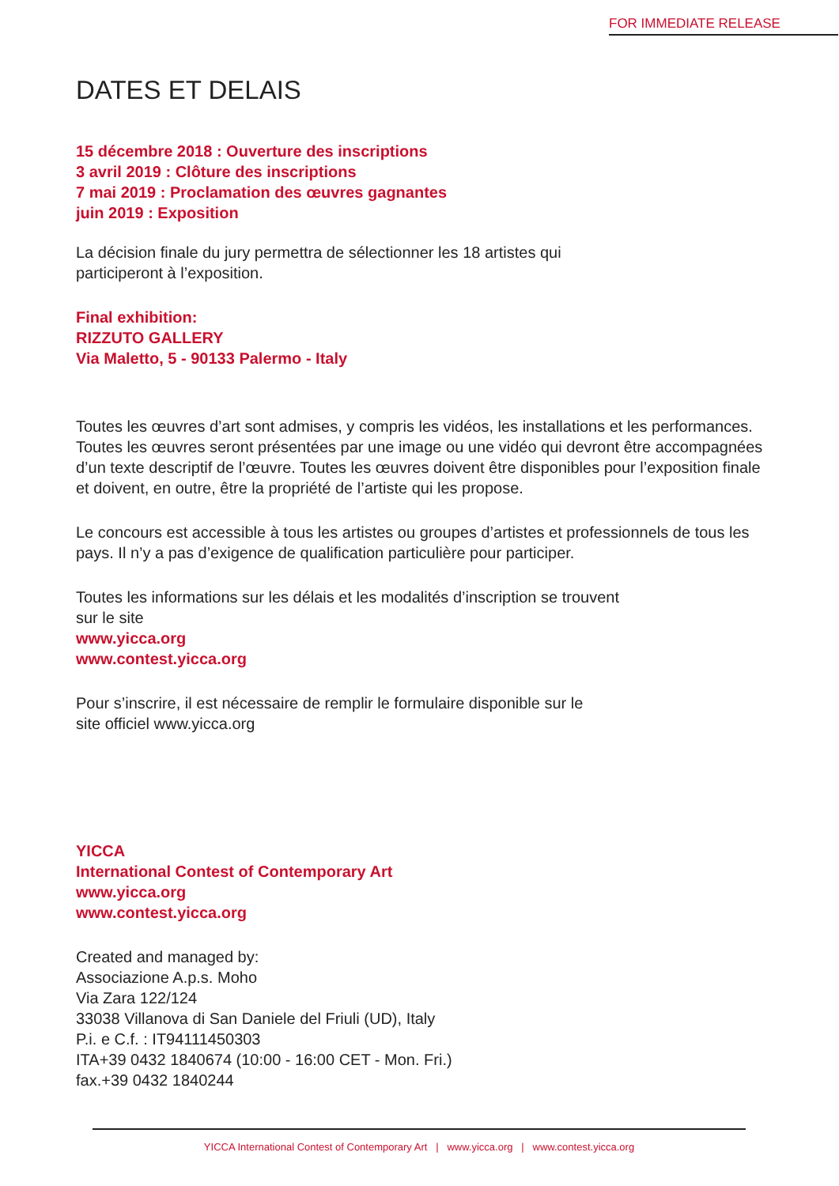FOR IMMEDIATE RELEASE
DATES ET DELAIS
15 décembre 2018 : Ouverture des inscriptions
3 avril 2019 : Clôture des inscriptions
7 mai 2019 : Proclamation des œuvres gagnantes
juin 2019 : Exposition
La décision finale du jury permettra de sélectionner les 18 artistes qui
participeront à l’exposition.
Final exhibition:
RIZZUTO GALLERY
Via Maletto, 5 - 90133 Palermo - Italy
Toutes les œuvres d’art sont admises, y compris les vidéos, les installations et les performances. Toutes les œuvres seront présentées par une image ou une vidéo qui devront être accompagnées d’un texte descriptif de l’œuvre. Toutes les œuvres doivent être disponibles pour l’exposition finale et doivent, en outre, être la propriété de l’artiste qui les propose.
Le concours est accessible à tous les artistes ou groupes d’artistes et professionnels de tous les pays. Il n’y a pas d’exigence de qualification particulière pour participer.
Toutes les informations sur les délais et les modalités d’inscription se trouvent
sur le site
www.yicca.org
www.contest.yicca.org
Pour s’inscrire, il est nécessaire de remplir le formulaire disponible sur le
site officiel www.yicca.org
YICCA
International Contest of Contemporary Art
www.yicca.org
www.contest.yicca.org
Created and managed by:
Associazione A.p.s. Moho
Via Zara 122/124
33038 Villanova di San Daniele del Friuli (UD), Italy
P.i. e C.f. : IT94111450303
ITA+39 0432 1840674 (10:00 - 16:00 CET - Mon. Fri.)
fax.+39 0432 1840244
YICCA International Contest of Contemporary Art | www.yicca.org | www.contest.yicca.org